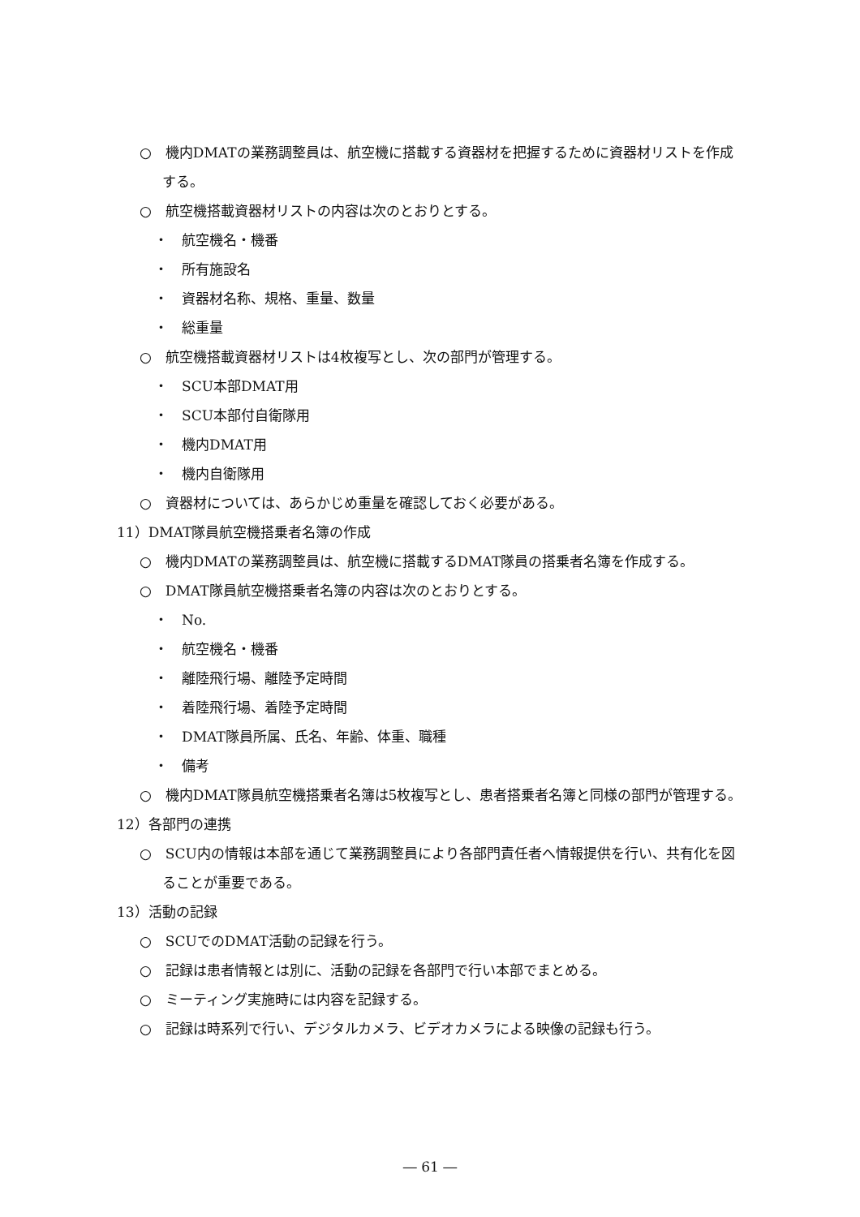○　機内DMATの業務調整員は、航空機に搭載する資器材を把握するために資器材リストを作成する。
○　航空機搭載資器材リストの内容は次のとおりとする。
・　航空機名・機番
・　所有施設名
・　資器材名称、規格、重量、数量
・　総重量
○　航空機搭載資器材リストは4枚複写とし、次の部門が管理する。
・　SCU本部DMAT用
・　SCU本部付自衛隊用
・　機内DMAT用
・　機内自衛隊用
○　資器材については、あらかじめ重量を確認しておく必要がある。
11）DMAT隊員航空機搭乗者名簿の作成
○　機内DMATの業務調整員は、航空機に搭載するDMAT隊員の搭乗者名簿を作成する。
○　DMAT隊員航空機搭乗者名簿の内容は次のとおりとする。
・　No.
・　航空機名・機番
・　離陸飛行場、離陸予定時間
・　着陸飛行場、着陸予定時間
・　DMAT隊員所属、氏名、年齢、体重、職種
・　備考
○　機内DMAT隊員航空機搭乗者名簿は5枚複写とし、患者搭乗者名簿と同様の部門が管理する。
12）各部門の連携
○　SCU内の情報は本部を通じて業務調整員により各部門責任者へ情報提供を行い、共有化を図ることが重要である。
13）活動の記録
○　SCUでのDMAT活動の記録を行う。
○　記録は患者情報とは別に、活動の記録を各部門で行い本部でまとめる。
○　ミーティング実施時には内容を記録する。
○　記録は時系列で行い、デジタルカメラ、ビデオカメラによる映像の記録も行う。
― 61 ―